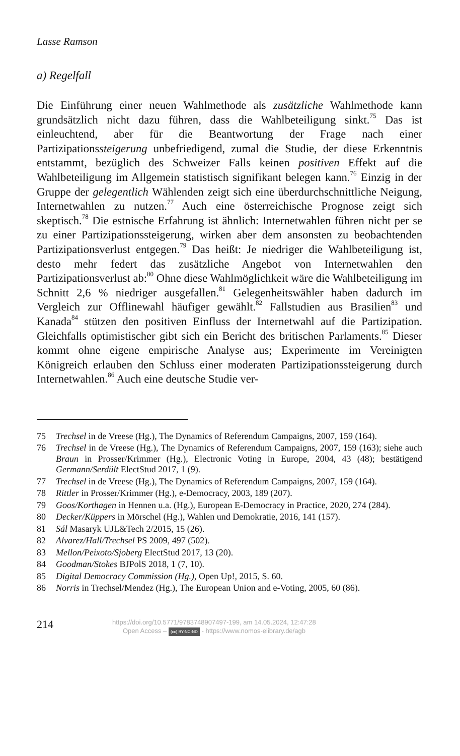Lasse Ramson
a) Regelfall
Die Einführung einer neuen Wahlmethode als zusätzliche Wahlmethode kann grundsätzlich nicht dazu führen, dass die Wahlbeteiligung sinkt.<sup>75</sup> Das ist einleuchtend, aber für die Beantwortung der Frage nach einer Partizipationssteigerung unbefriedigend, zumal die Studie, der diese Erkenntnis entstammt, bezüglich des Schweizer Falls keinen positiven Effekt auf die Wahlbeteiligung im Allgemein statistisch signifikant belegen kann.<sup>76</sup> Einzig in der Gruppe der gelegentlich Wählenden zeigt sich eine überdurchschnittliche Neigung, Internetwahlen zu nutzen.<sup>77</sup> Auch eine österreichische Prognose zeigt sich skeptisch.<sup>78</sup> Die estnische Erfahrung ist ähnlich: Internetwahlen führen nicht per se zu einer Partizipationssteigerung, wirken aber dem ansonsten zu beobachtenden Partizipationsverlust entgegen.<sup>79</sup> Das heißt: Je niedriger die Wahlbeteiligung ist, desto mehr federt das zusätzliche Angebot von Internetwahlen den Partizipationsverlust ab:<sup>80</sup> Ohne diese Wahlmöglichkeit wäre die Wahlbeteiligung im Schnitt 2,6 % niedriger ausgefallen.<sup>81</sup> Gelegenheitswähler haben dadurch im Vergleich zur Offlinewahl häufiger gewählt.<sup>82</sup> Fallstudien aus Brasilien<sup>83</sup> und Kanada<sup>84</sup> stützen den positiven Einfluss der Internetwahl auf die Partizipation. Gleichfalls optimistischer gibt sich ein Bericht des britischen Parlaments.<sup>85</sup> Dieser kommt ohne eigene empirische Analyse aus; Experimente im Vereinigten Königreich erlauben den Schluss einer moderaten Partizipationssteigerung durch Internetwahlen.<sup>86</sup> Auch eine deutsche Studie ver-
75 Trechsel in de Vreese (Hg.), The Dynamics of Referendum Campaigns, 2007, 159 (164).
76 Trechsel in de Vreese (Hg.), The Dynamics of Referendum Campaigns, 2007, 159 (163); siehe auch Braun in Prosser/Krimmer (Hg.), Electronic Voting in Europe, 2004, 43 (48); bestätigend Germann/Serdült ElectStud 2017, 1 (9).
77 Trechsel in de Vreese (Hg.), The Dynamics of Referendum Campaigns, 2007, 159 (164).
78 Rittler in Prosser/Krimmer (Hg.), e-Democracy, 2003, 189 (207).
79 Goos/Korthagen in Hennen u.a. (Hg.), European E-Democracy in Practice, 2020, 274 (284).
80 Decker/Küppers in Mörschel (Hg.), Wahlen und Demokratie, 2016, 141 (157).
81 Sál Masaryk UJL&Tech 2/2015, 15 (26).
82 Alvarez/Hall/Trechsel PS 2009, 497 (502).
83 Mellon/Peixoto/Sjoberg ElectStud 2017, 13 (20).
84 Goodman/Stokes BJPolS 2018, 1 (7, 10).
85 Digital Democracy Commission (Hg.), Open Up!, 2015, S. 60.
86 Norris in Trechsel/Mendez (Hg.), The European Union and e-Voting, 2005, 60 (86).
214
https://doi.org/10.5771/9783748907497-199, am 14.05.2024, 12:47:28
Open Access – (cc) BY-NC-ND - https://www.nomos-elibrary.de/agb